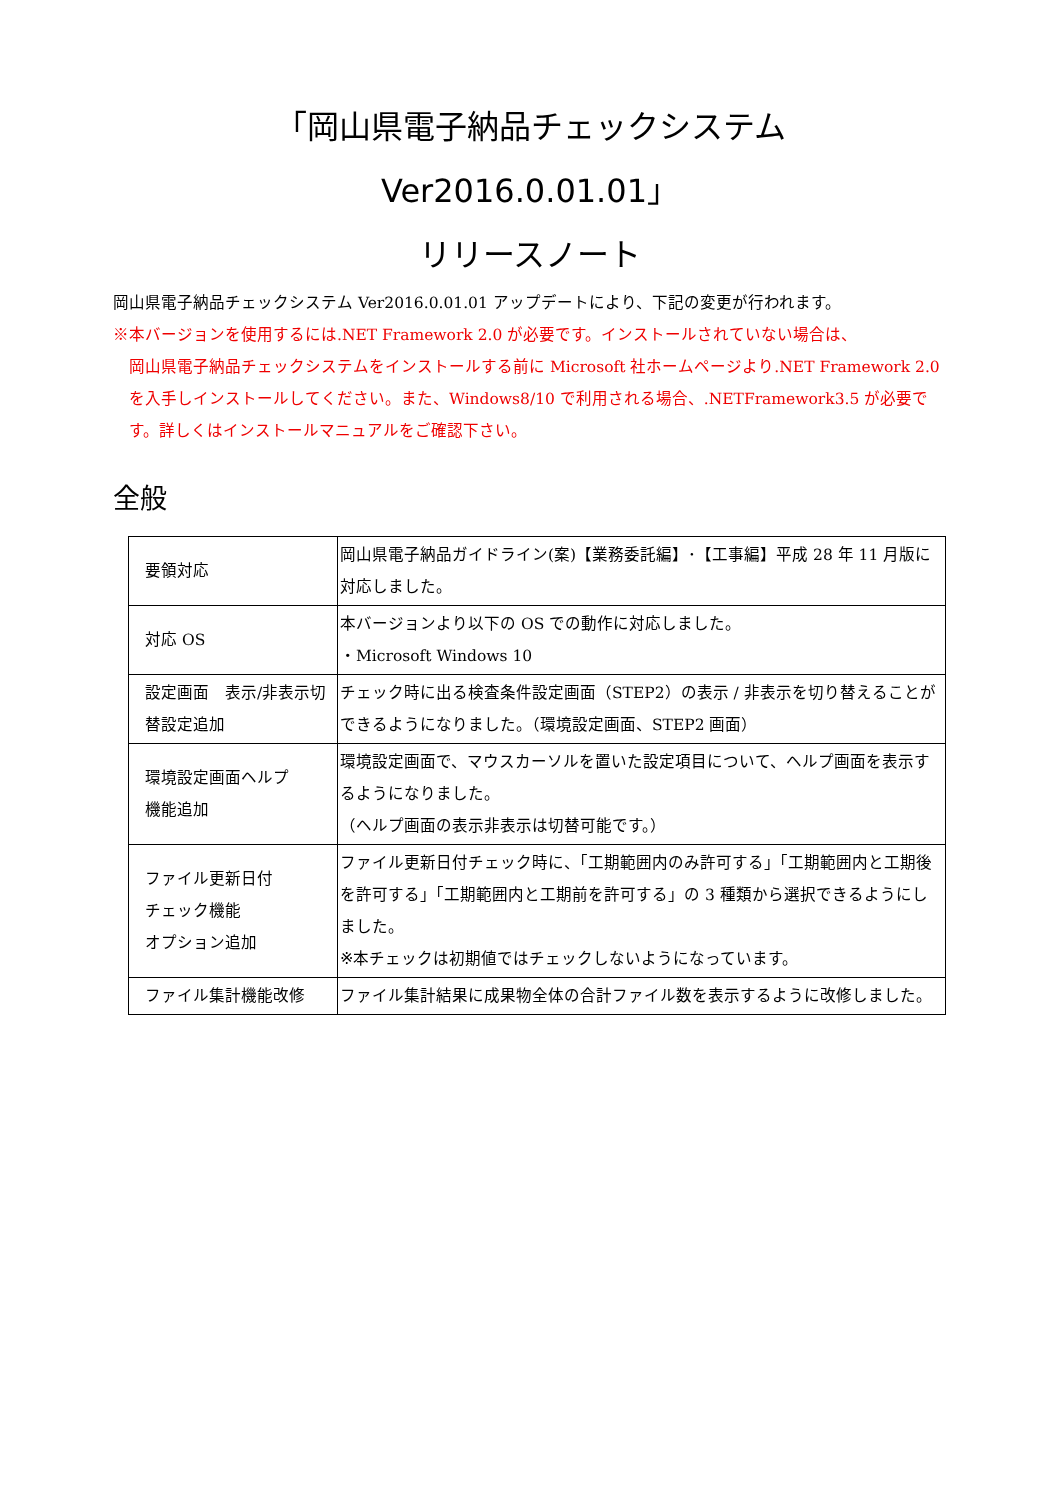「岡山県電子納品チェックシステム　Ver2016.0.01.01」
リリースノート
岡山県電子納品チェックシステム Ver2016.0.01.01 アップデートにより、下記の変更が行われます。
※本バージョンを使用するには.NET Framework 2.0 が必要です。インストールされていない場合は、
岡山県電子納品チェックシステムをインストールする前に Microsoft 社ホームページより.NET Framework 2.0 を入手しインストールしてください。また、Windows8/10 で利用される場合、.NETFramework3.5 が必要です。詳しくはインストールマニュアルをご確認下さい。
全般
| 要領対応 | 岡山県電子納品ガイドライン(案)【業務委託編】･【工事編】平成 28 年 11 月版に対応しました。 |
| 対応 OS | 本バージョンより以下の OS での動作に対応しました。 ・Microsoft Windows 10 |
| 設定画面 表示/非表示切替設定追加 | チェック時に出る検査条件設定画面（STEP2）の表示 / 非表示を切り替えることができるようになりました。（環境設定画面、STEP2 画面） |
| 環境設定画面ヘルプ 機能追加 | 環境設定画面で、マウスカーソルを置いた設定項目について、ヘルプ画面を表示するようになりました。 （ヘルプ画面の表示非表示は切替可能です。） |
| ファイル更新日付 チェック機能 オプション追加 | ファイル更新日付チェック時に、「工期範囲内のみ許可する」「工期範囲内と工期後を許可する」「工期範囲内と工期前を許可する」の 3 種類から選択できるようにしました。 ※本チェックは初期値ではチェックしないようになっています。 |
| ファイル集計機能改修 | ファイル集計結果に成果物全体の合計ファイル数を表示するように改修しました。 |